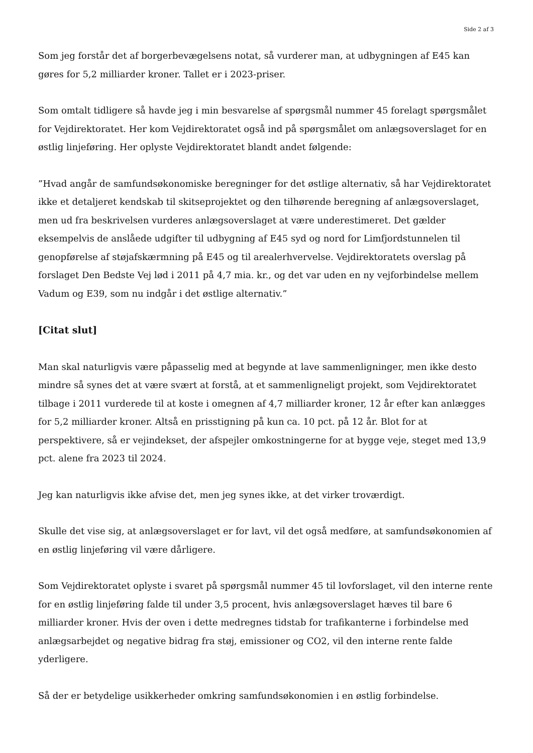Side 2 af 3
Som jeg forstår det af borgerbevægelsens notat, så vurderer man, at udbygningen af E45 kan gøres for 5,2 milliarder kroner. Tallet er i 2023-priser.
Som omtalt tidligere så havde jeg i min besvarelse af spørgsmål nummer 45 forelagt spørgsmålet for Vejdirektoratet. Her kom Vejdirektoratet også ind på spørgsmålet om anlægsoverslaget for en østlig linjeføring. Her oplyste Vejdirektoratet blandt andet følgende:
”Hvad angår de samfundsøkonomiske beregninger for det østlige alternativ, så har Vejdirektoratet ikke et detaljeret kendskab til skitseprojektet og den tilhørende beregning af anlægsoverslaget, men ud fra beskrivelsen vurderes anlægsoverslaget at være underestimeret. Det gælder eksempelvis de anslåede udgifter til udbygning af E45 syd og nord for Limfjordstunnelen til genopførelse af støjafskærmning på E45 og til arealerhvervelse. Vejdirektoratets overslag på forslaget Den Bedste Vej lød i 2011 på 4,7 mia. kr., og det var uden en ny vejforbindelse mellem Vadum og E39, som nu indgår i det østlige alternativ.”
[Citat slut]
Man skal naturligvis være påpasselig med at begynde at lave sammenligninger, men ikke desto mindre så synes det at være svært at forstå, at et sammenligneligt projekt, som Vejdirektoratet tilbage i 2011 vurderede til at koste i omegnen af 4,7 milliarder kroner, 12 år efter kan anlægges for 5,2 milliarder kroner. Altså en prisstigning på kun ca. 10 pct. på 12 år. Blot for at perspektivere, så er vejindekset, der afspejler omkostningerne for at bygge veje, steget med 13,9 pct. alene fra 2023 til 2024.
Jeg kan naturligvis ikke afvise det, men jeg synes ikke, at det virker troværdigt.
Skulle det vise sig, at anlægsoverslaget er for lavt, vil det også medføre, at samfundsøkonomien af en østlig linjeføring vil være dårligere.
Som Vejdirektoratet oplyste i svaret på spørgsmål nummer 45 til lovforslaget, vil den interne rente for en østlig linjeføring falde til under 3,5 procent, hvis anlægsoverslaget hæves til bare 6 milliarder kroner. Hvis der oven i dette medregnes tidstab for trafikanterne i forbindelse med anlægsarbejdet og negative bidrag fra støj, emissioner og CO2, vil den interne rente falde yderligere.
Så der er betydelige usikkerheder omkring samfundsøkonomien i en østlig forbindelse.